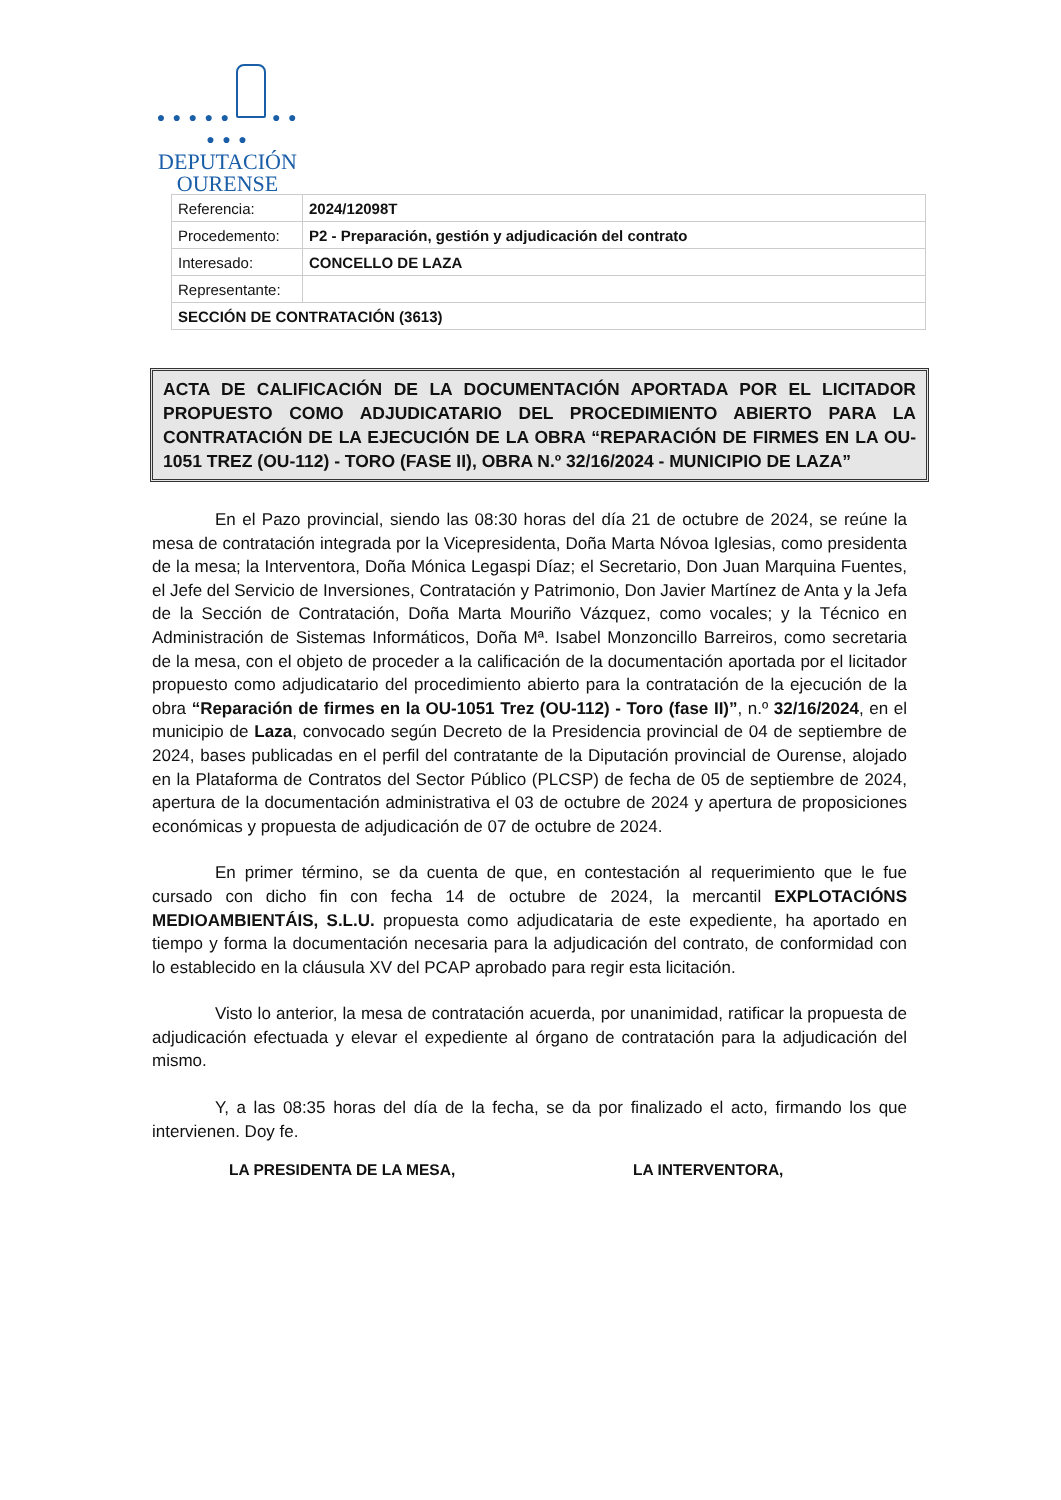● ● ● ● ● ● ● ● ● ●
DEPUTACIÓN
OURENSE
| Referencia: | 2024/12098T |
| Procedemento: | P2 - Preparación, gestión y adjudicación del contrato |
| Interesado: | CONCELLO DE LAZA |
| Representante: | |
| SECCIÓN DE CONTRATACIÓN (3613) | |
ACTA DE CALIFICACIÓN DE LA DOCUMENTACIÓN APORTADA POR EL LICITADOR PROPUESTO COMO ADJUDICATARIO DEL PROCEDIMIENTO ABIERTO PARA LA CONTRATACIÓN DE LA EJECUCIÓN DE LA OBRA “REPARACIÓN DE FIRMES EN LA OU-1051 TREZ (OU-112) - TORO (FASE II), OBRA N.º 32/16/2024 - MUNICIPIO DE LAZA”
En el Pazo provincial, siendo las 08:30 horas del día 21 de octubre de 2024, se reúne la mesa de contratación integrada por la Vicepresidenta, Doña Marta Nóvoa Iglesias, como presidenta de la mesa; la Interventora, Doña Mónica Legaspi Díaz; el Secretario, Don Juan Marquina Fuentes, el Jefe del Servicio de Inversiones, Contratación y Patrimonio, Don Javier Martínez de Anta y la Jefa de la Sección de Contratación, Doña Marta Mouriño Vázquez, como vocales; y la Técnico en Administración de Sistemas Informáticos, Doña Mª. Isabel Monzoncillo Barreiros, como secretaria de la mesa, con el objeto de proceder a la calificación de la documentación aportada por el licitador propuesto como adjudicatario del procedimiento abierto para la contratación de la ejecución de la obra “Reparación de firmes en la OU-1051 Trez (OU-112) - Toro (fase II)”, n.º 32/16/2024, en el municipio de Laza, convocado según Decreto de la Presidencia provincial de 04 de septiembre de 2024, bases publicadas en el perfil del contratante de la Diputación provincial de Ourense, alojado en la Plataforma de Contratos del Sector Público (PLCSP) de fecha de 05 de septiembre de 2024, apertura de la documentación administrativa el 03 de octubre de 2024 y apertura de proposiciones económicas y propuesta de adjudicación de 07 de octubre de 2024.
En primer término, se da cuenta de que, en contestación al requerimiento que le fue cursado con dicho fin con fecha 14 de octubre de 2024, la mercantil EXPLOTACIÓNS MEDIOAMBIENTÁIS, S.L.U. propuesta como adjudicataria de este expediente, ha aportado en tiempo y forma la documentación necesaria para la adjudicación del contrato, de conformidad con lo establecido en la cláusula XV del PCAP aprobado para regir esta licitación.
Visto lo anterior, la mesa de contratación acuerda, por unanimidad, ratificar la propuesta de adjudicación efectuada y elevar el expediente al órgano de contratación para la adjudicación del mismo.
Y, a las 08:35 horas del día de la fecha, se da por finalizado el acto, firmando los que intervienen. Doy fe.
LA PRESIDENTA DE LA MESA, LA INTERVENTORA,